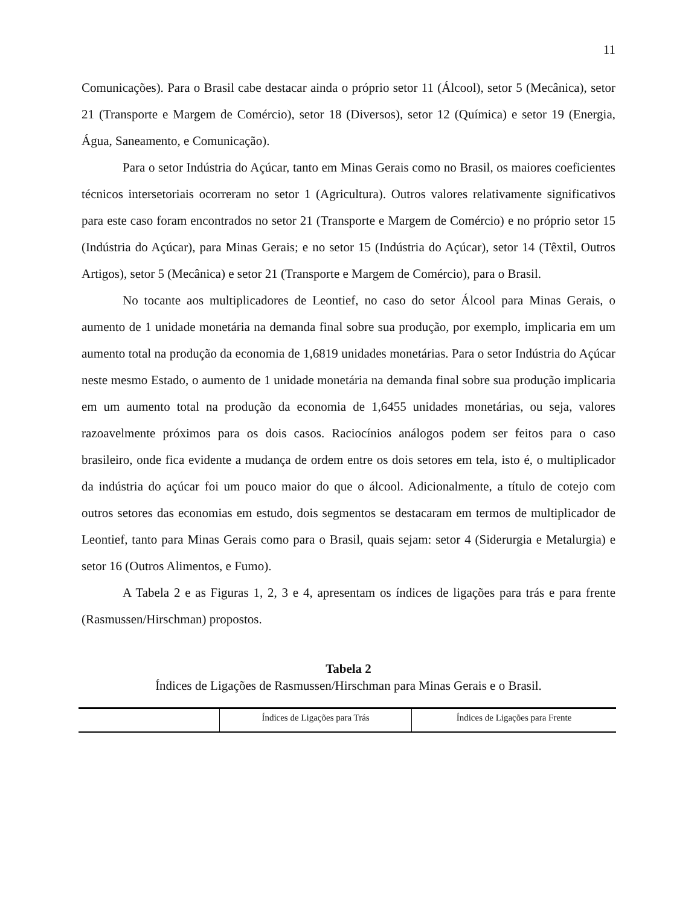11
Comunicações). Para o Brasil cabe destacar ainda o próprio setor 11 (Álcool), setor 5 (Mecânica), setor 21 (Transporte e Margem de Comércio), setor 18 (Diversos), setor 12 (Química) e setor 19 (Energia, Água, Saneamento, e Comunicação).
Para o setor Indústria do Açúcar, tanto em Minas Gerais como no Brasil, os maiores coeficientes técnicos intersetoriais ocorreram no setor 1 (Agricultura). Outros valores relativamente significativos para este caso foram encontrados no setor 21 (Transporte e Margem de Comércio) e no próprio setor 15 (Indústria do Açúcar), para Minas Gerais; e no setor 15 (Indústria do Açúcar), setor 14 (Têxtil, Outros Artigos), setor 5 (Mecânica) e setor 21 (Transporte e Margem de Comércio), para o Brasil.
No tocante aos multiplicadores de Leontief, no caso do setor Álcool para Minas Gerais, o aumento de 1 unidade monetária na demanda final sobre sua produção, por exemplo, implicaria em um aumento total na produção da economia de 1,6819 unidades monetárias. Para o setor Indústria do Açúcar neste mesmo Estado, o aumento de 1 unidade monetária na demanda final sobre sua produção implicaria em um aumento total na produção da economia de 1,6455 unidades monetárias, ou seja, valores razoavelmente próximos para os dois casos. Raciocínios análogos podem ser feitos para o caso brasileiro, onde fica evidente a mudança de ordem entre os dois setores em tela, isto é, o multiplicador da indústria do açúcar foi um pouco maior do que o álcool. Adicionalmente, a título de cotejo com outros setores das economias em estudo, dois segmentos se destacaram em termos de multiplicador de Leontief, tanto para Minas Gerais como para o Brasil, quais sejam: setor 4 (Siderurgia e Metalurgia) e setor 16 (Outros Alimentos, e Fumo).
A Tabela 2 e as Figuras 1, 2, 3 e 4, apresentam os índices de ligações para trás e para frente (Rasmussen/Hirschman) propostos.
Tabela 2
Índices de Ligações de Rasmussen/Hirschman para Minas Gerais e o Brasil.
| | Índices de Ligações para Trás | Índices de Ligações para Frente |
| --- | --- | --- |